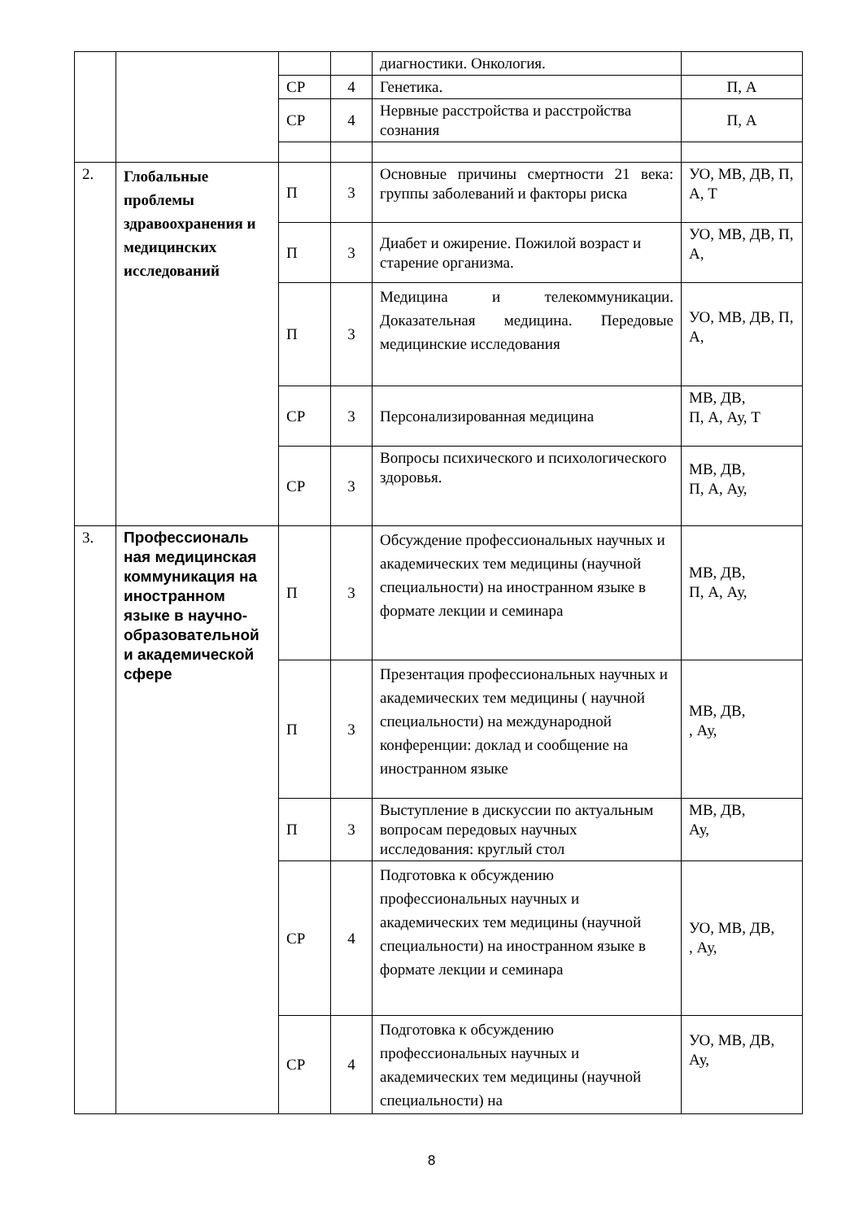| | | | | диагностики. Онкология. | |
| | | СР | 4 | Генетика. | П, А |
| | | СР | 4 | Нервные расстройства и расстройства сознания | П, А |
| 2. | Глобальные проблемы здравоохранения и медицинских исследований | П | 3 | Основные причины смертности 21 века: группы заболеваний и факторы риска | УО, МВ, ДВ, П, А, Т |
| | | П | 3 | Диабет и ожирение. Пожилой возраст и старение организма. | УО, МВ, ДВ, П, А, |
| | | П | 3 | Медицина и телекоммуникации. Доказательная медицина. Передовые медицинские исследования | УО, МВ, ДВ, П, А, |
| | | СР | 3 | Персонализированная медицина | МВ, ДВ, П, А, Ау, Т |
| | | СР | 3 | Вопросы психического и психологического здоровья. | МВ, ДВ, П, А, Ау, |
| 3. | Профессиональ ная медицинская коммуникация на иностранном языке в научно-образовательной и академической сфере | П | 3 | Обсуждение профессиональных научных и академических тем медицины (научной специальности) на иностранном языке в формате лекции и семинара | МВ, ДВ, П, А, Ау, |
| | | П | 3 | Презентация профессиональных научных и академических тем медицины ( научной специальности) на международной конференции: доклад и сообщение на иностранном языке | МВ, ДВ, , Ау, |
| | | П | 3 | Выступление в дискуссии по актуальным вопросам передовых научных исследования: круглый стол | МВ, ДВ, Ау, |
| | | СР | 4 | Подготовка к обсуждению профессиональных научных и академических тем медицины (научной специальности) на иностранном языке в формате лекции и семинара | УО, МВ, ДВ, , Ау, |
| | | СР | 4 | Подготовка к обсуждению профессиональных научных и академических тем медицины (научной специальности) на | УО, МВ, ДВ, Ау, |
8